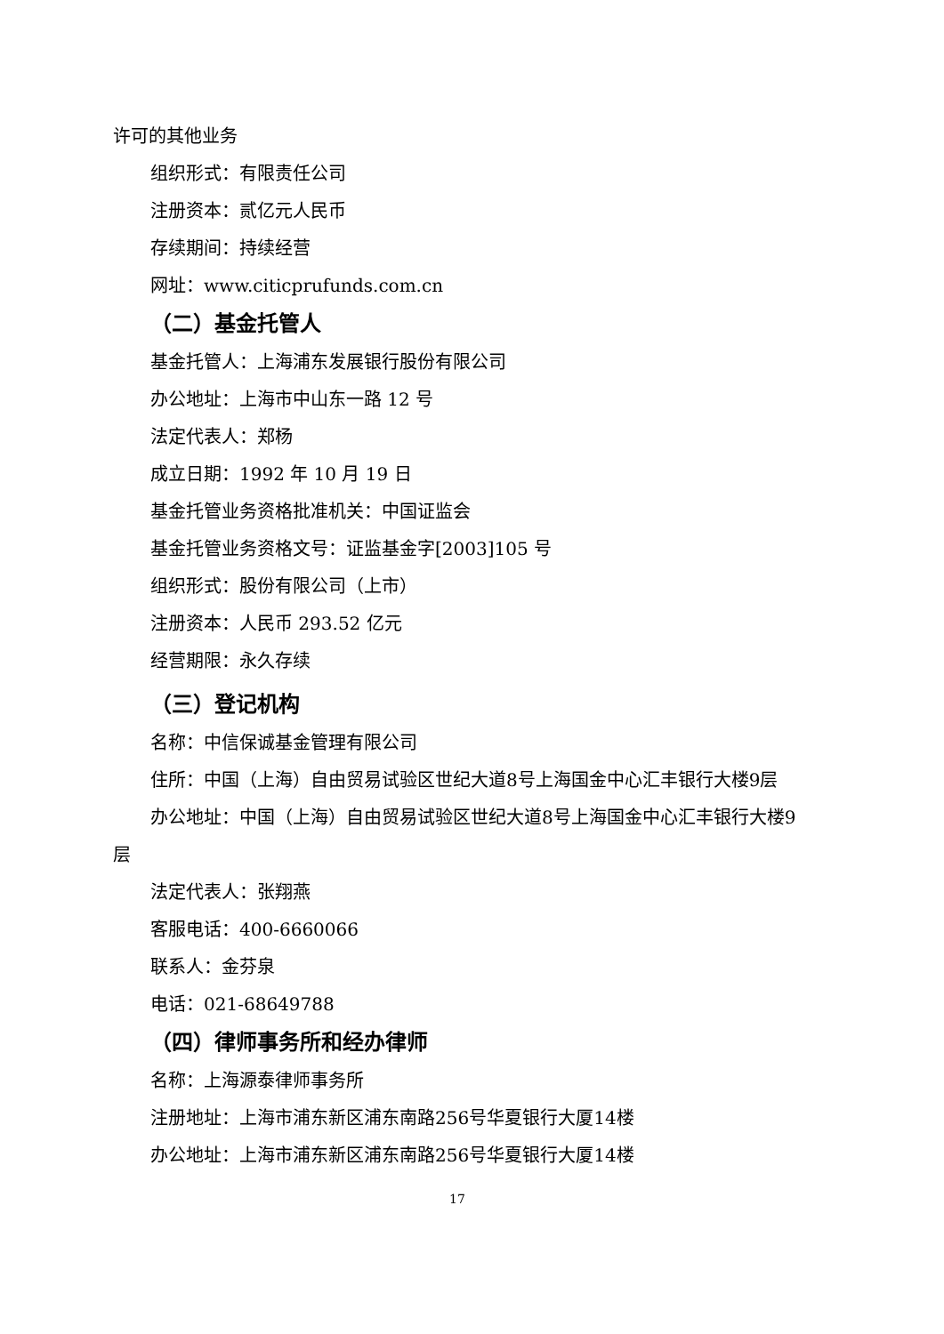许可的其他业务
组织形式：有限责任公司
注册资本：贰亿元人民币
存续期间：持续经营
网址：www.citicprufunds.com.cn
（二）基金托管人
基金托管人：上海浦东发展银行股份有限公司
办公地址：上海市中山东一路 12 号
法定代表人：郑杨
成立日期：1992 年 10 月 19 日
基金托管业务资格批准机关：中国证监会
基金托管业务资格文号：证监基金字[2003]105 号
组织形式：股份有限公司（上市）
注册资本：人民币 293.52 亿元
经营期限：永久存续
（三）登记机构
名称：中信保诚基金管理有限公司
住所：中国（上海）自由贸易试验区世纪大道8号上海国金中心汇丰银行大楼9层
办公地址：中国（上海）自由贸易试验区世纪大道8号上海国金中心汇丰银行大楼9层
法定代表人：张翔燕
客服电话：400-6660066
联系人：金芬泉
电话：021-68649788
（四）律师事务所和经办律师
名称：上海源泰律师事务所
注册地址：上海市浦东新区浦东南路256号华夏银行大厦14楼
办公地址：上海市浦东新区浦东南路256号华夏银行大厦14楼
17